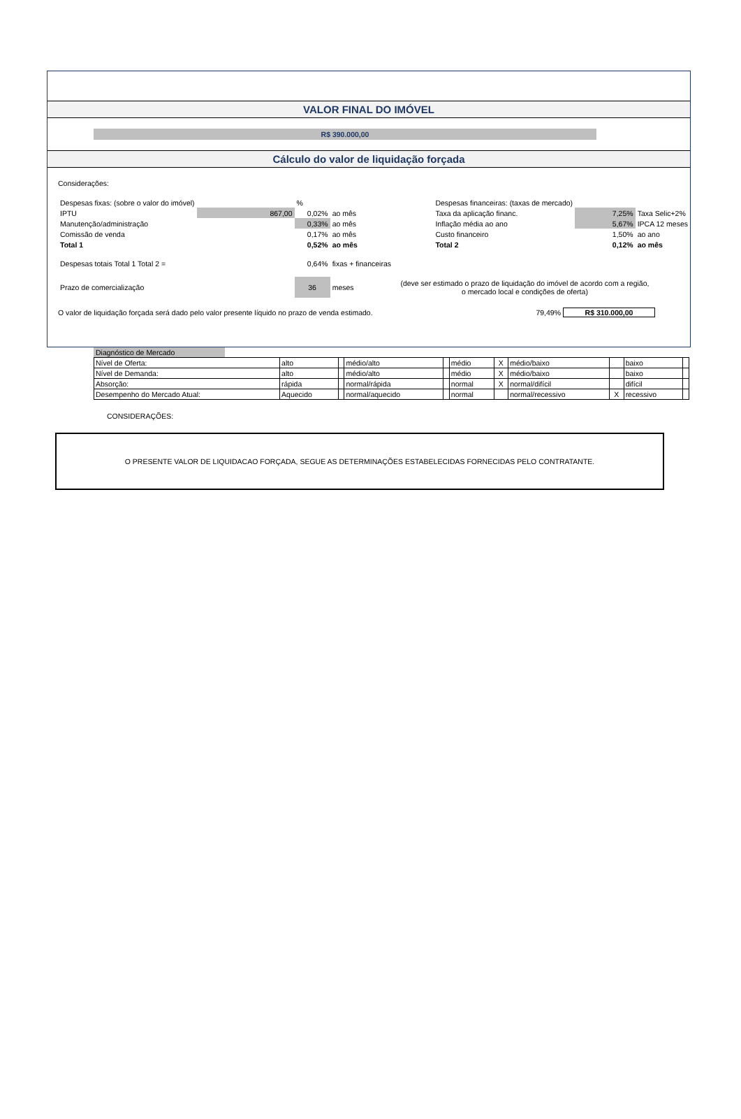VALOR FINAL DO IMÓVEL
R$ 390.000,00
Cálculo do valor de liquidação forçada
Considerações:
| Despesas fixas: (sobre o valor do imóvel) | | % | | | | Despesas financeiras: (taxas de mercado) | | |
| IPTU | 867,00 | | 0,02% | ao mês | | Taxa da aplicação financ. | 7,25% | Taxa Selic+2% |
| Manutenção/administração | | 0,33% | | ao mês | | Inflação média ao ano | 5,67% | IPCA 12 meses |
| Comissão de venda | | | 0,17% | ao mês | | Custo financeiro | 1,50% | ao ano |
| Total 1 | | | 0,52% | ao mês | | Total 2 | 0,12% | ao mês |
| Despesas totais Total 1 Total 2 = | | | 0,64% | fixas + financeiras | | | | |
| Prazo de comercialização | | 36 | | meses | (deve ser estimado o prazo de liquidação do imóvel de acordo com a região, o mercado local e condições de oferta) | | | |
O valor de liquidação forçada será dado pelo valor presente líquido no prazo de venda estimado. 79,49% R$ 310.000,00
Diagnóstico de Mercado
| Nível de Oferta: | alto | | médio/alto | | médio | X | médio/baixo | | baixo | |
| Nível de Demanda: | alto | | médio/alto | | médio | X | médio/baixo | | baixo | |
| Absorção: | rápida | | normal/rápida | | normal | X | normal/difícil | | difícil | |
| Desempenho do Mercado Atual: | Aquecido | | normal/aquecido | | normal | | normal/recessivo | X | recessivo | |
CONSIDERAÇÕES:
O PRESENTE VALOR DE LIQUIDACAO FORÇADA, SEGUE AS DETERMINAÇÕES ESTABELECIDAS FORNECIDAS PELO CONTRATANTE.